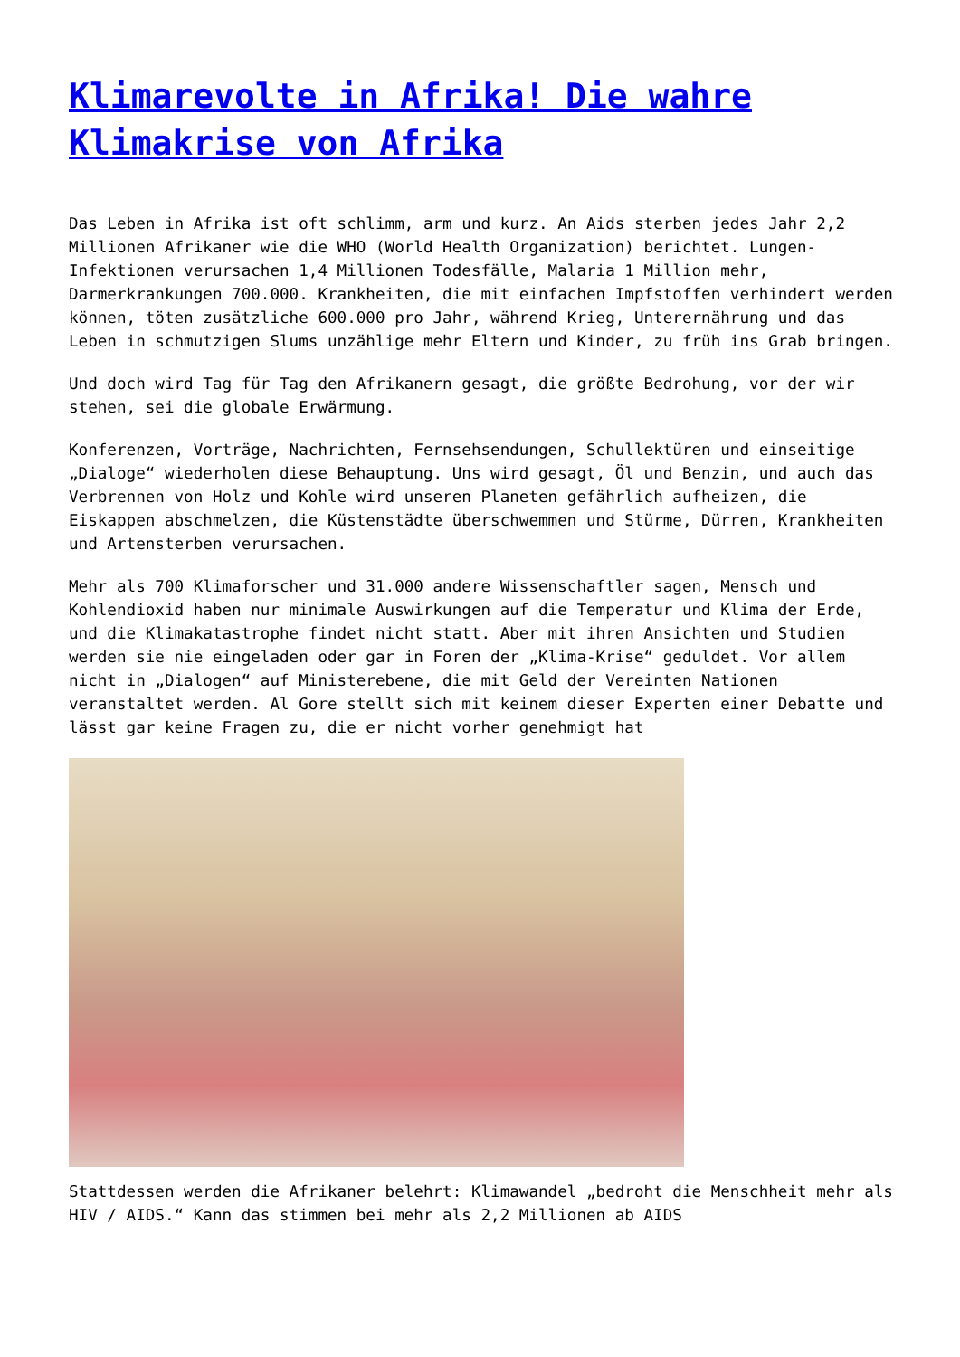Klimarevolte in Afrika! Die wahre Klimakrise von Afrika
Das Leben in Afrika ist oft schlimm, arm und kurz. An Aids sterben jedes Jahr 2,2 Millionen Afrikaner wie die WHO (World Health Organization) berichtet. Lungen-Infektionen verursachen 1,4 Millionen Todesfälle, Malaria 1 Million mehr, Darmerkrankungen 700.000. Krankheiten, die mit einfachen Impfstoffen verhindert werden können, töten zusätzliche 600.000 pro Jahr, während Krieg, Unterernährung und das Leben in schmutzigen Slums unzählige mehr Eltern und Kinder, zu früh ins Grab bringen.
Und doch wird Tag für Tag den Afrikanern gesagt, die größte Bedrohung, vor der wir stehen, sei die globale Erwärmung.
Konferenzen, Vorträge, Nachrichten, Fernsehsendungen, Schullektüren und einseitige „Dialoge“ wiederholen diese Behauptung. Uns wird gesagt, Öl und Benzin, und auch das Verbrennen von Holz und Kohle wird unseren Planeten gefährlich aufheizen, die Eiskappen abschmelzen, die Küstenstädte überschwemmen und Stürme, Dürren, Krankheiten und Artensterben verursachen.
Mehr als 700 Klimaforscher und 31.000 andere Wissenschaftler sagen, Mensch und Kohlendioxid haben nur minimale Auswirkungen auf die Temperatur und Klima der Erde, und die Klimakatastrophe findet nicht statt. Aber mit ihren Ansichten und Studien werden sie nie eingeladen oder gar in Foren der „Klima-Krise“ geduldet. Vor allem nicht in „Dialogen“ auf Ministerebene, die mit Geld der Vereinten Nationen veranstaltet werden. Al Gore stellt sich mit keinem dieser Experten einer Debatte und lässt gar keine Fragen zu, die er nicht vorher genehmigt hat
Stattdessen werden die Afrikaner belehrt: Klimawandel „bedroht die Menschheit mehr als HIV / AIDS.“ Kann das stimmen bei mehr als 2,2 Millionen ab AIDS